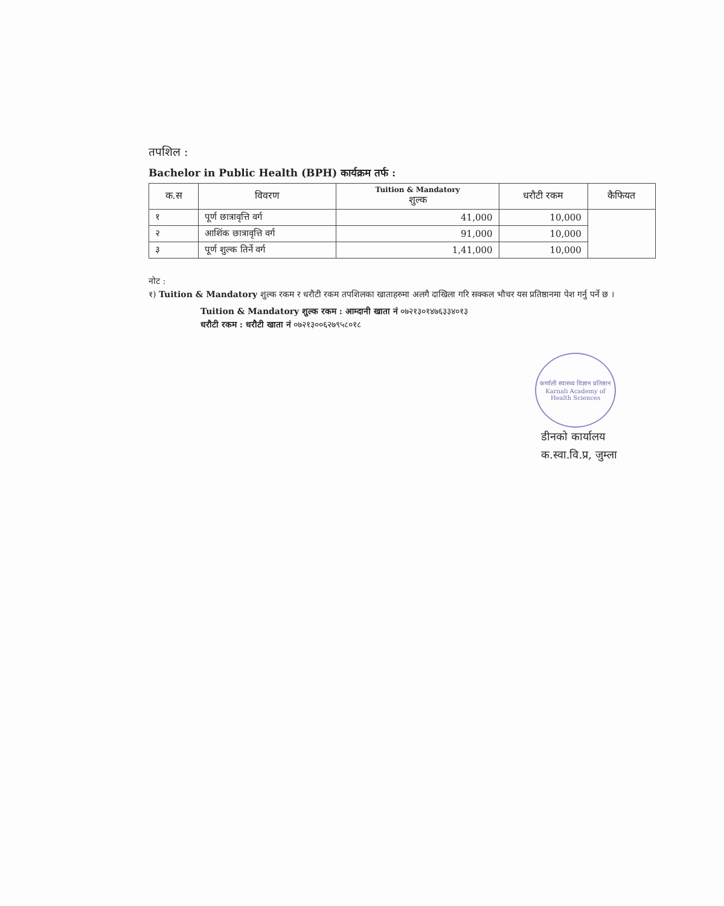तपशिल :
Bachelor in Public Health (BPH) कार्यक्रम तर्फ :
| क.स | विवरण | Tuition & Mandatory शुल्क | धरौटी रकम | कैफियत |
| --- | --- | --- | --- | --- |
| १ | पूर्ण छात्रावृत्ति वर्ग | 41,000 | 10,000 | |
| २ | आशिंक छात्रावृत्ति वर्ग | 91,000 | 10,000 | |
| ३ | पूर्ण शुल्क तिर्ने वर्ग | 1,41,000 | 10,000 | |
नोट :
१) Tuition & Mandatory शुल्क रकम र धरौटी रकम तपशिलका खाताहरुमा अलगै दाखिला गरि सक्कल भौचर यस प्रतिष्ठानमा पेश गर्नु पर्ने छ ।
Tuition & Mandatory शुल्क रकम : आम्दानी खाता नं ०७२१३०१४७६३३४०१३
धरौटी रकम : धरौटी खाता नं ०७२१३००६२७९५८०१८
कर्णाली स्वास्थ्य विज्ञान प्रतिष्ठान
Karnali Academy of Health Sciences
डीनको कार्यालय
क.स्वा.वि.प्र, जुम्ला